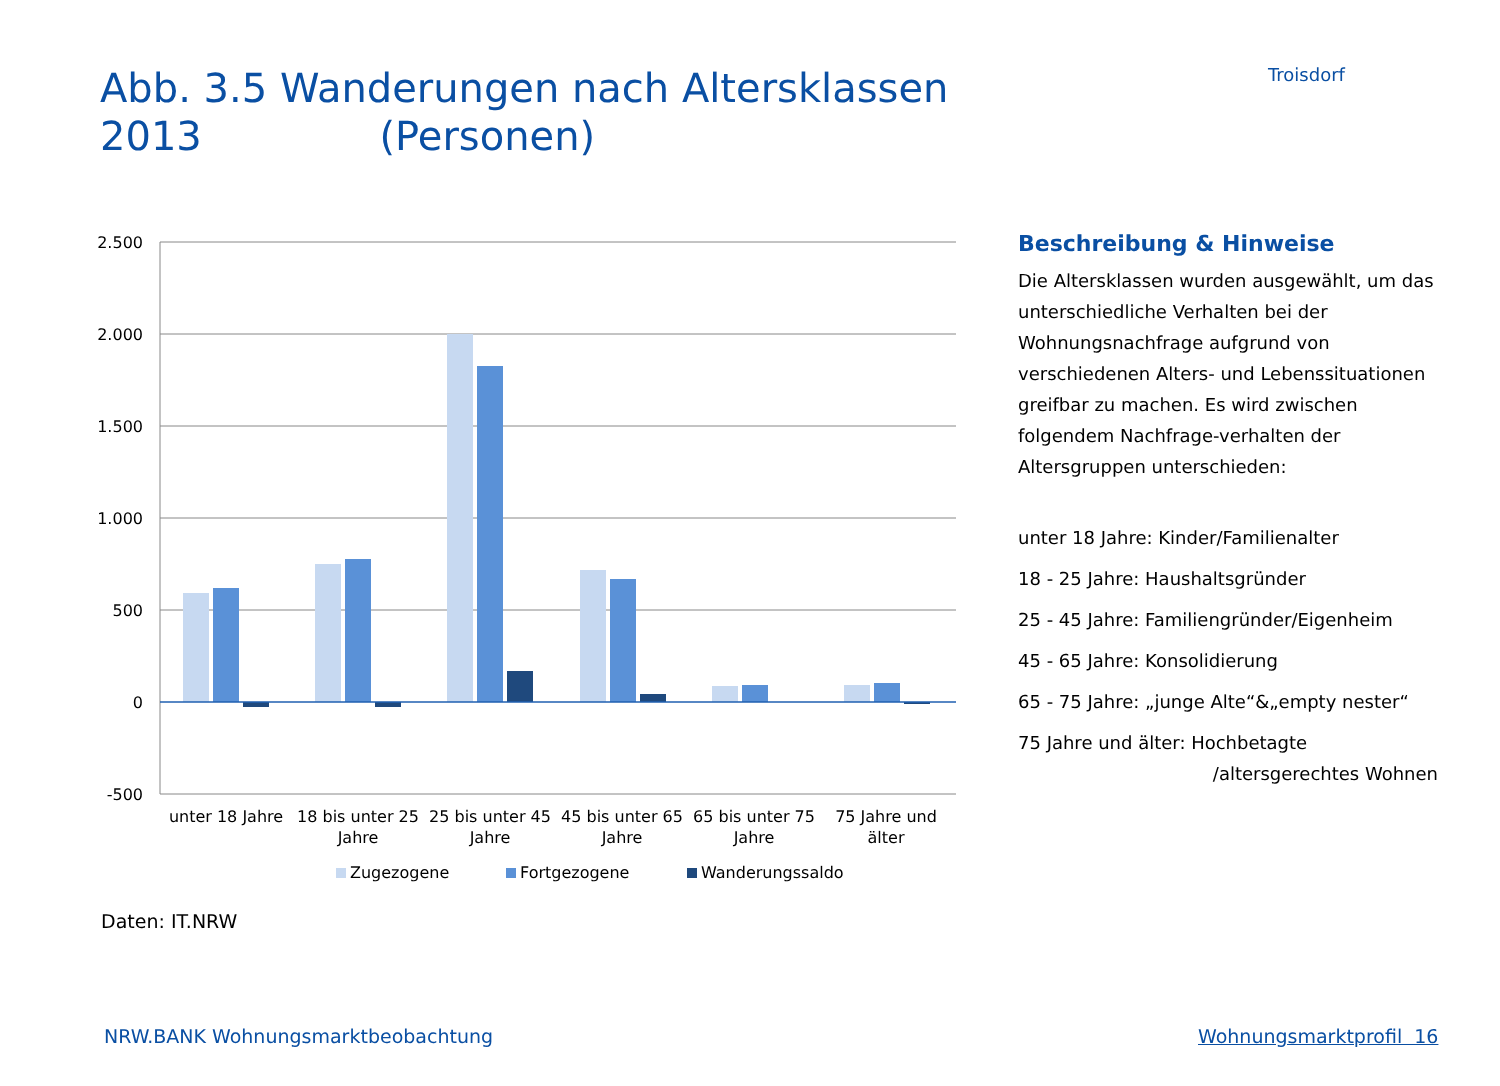Abb. 3.5 Wanderungen nach Altersklassen 2013 (Personen)
Troisdorf
2.500
2.000
1.500
1.000
500
0
-500
unter 18 Jahre
18 bis unter 25
Jahre
25 bis unter 45
Jahre
45 bis unter 65
Jahre
65 bis unter 75
Jahre
75 Jahre und
älter
Zugezogene
Fortgezogene
Wanderungssaldo
Beschreibung & Hinweise
Die Altersklassen wurden ausgewählt, um das unterschiedliche Verhalten bei der Wohnungsnachfrage aufgrund von verschiedenen Alters- und Lebenssituationen greifbar zu machen. Es wird zwischen folgendem Nachfrage-verhalten der Altersgruppen unterschieden:
unter 18 Jahre: Kinder/Familienalter
18 - 25 Jahre: Haushaltsgründer
25 - 45 Jahre: Familiengründer/Eigenheim
45 - 65 Jahre: Konsolidierung
65 - 75 Jahre: „junge Alte“&„empty nester“
75 Jahre und älter: Hochbetagte
/altersgerechtes Wohnen
Daten: IT.NRW
NRW.BANK Wohnungsmarktbeobachtung
Wohnungsmarktprofil 16